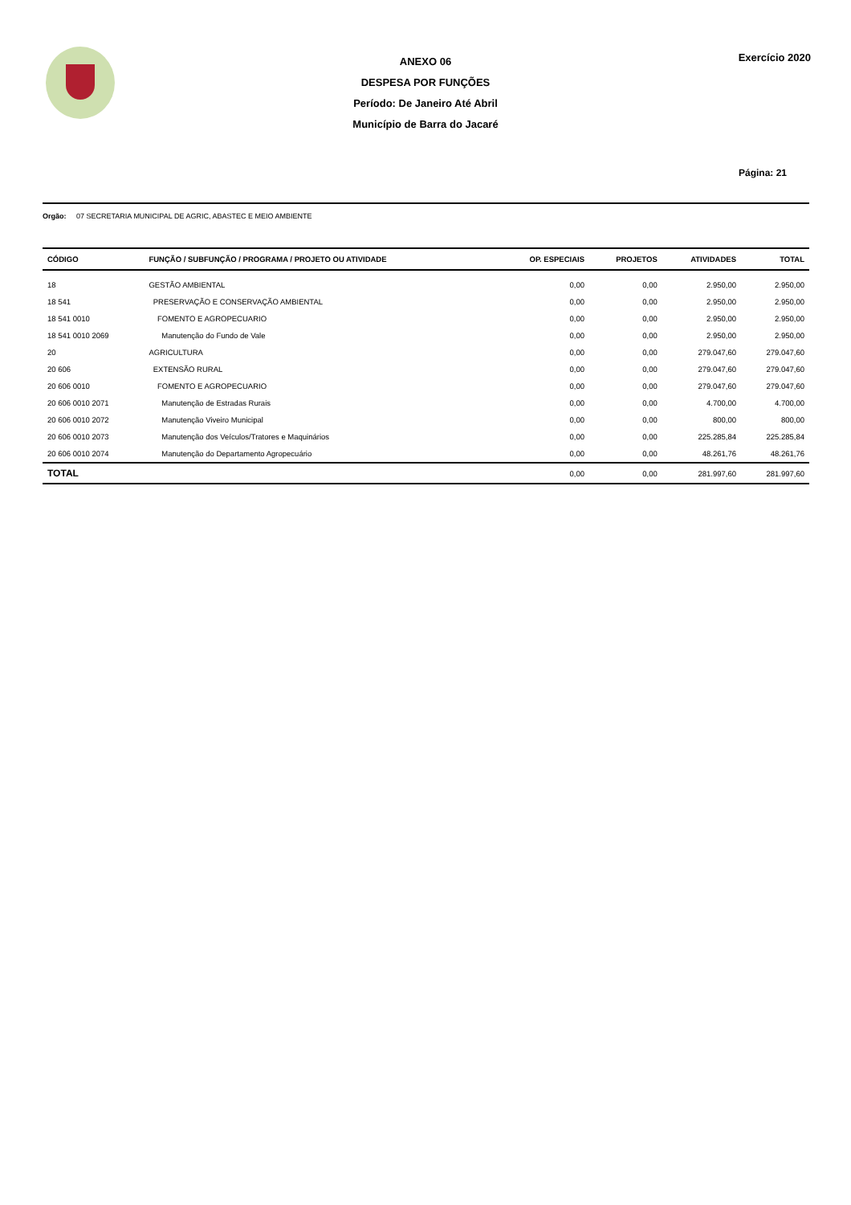Exercício 2020
ANEXO 06
DESPESA POR FUNÇÕES
Período: De Janeiro Até Abril
Município de Barra do Jacaré
Página: 21
Orgão: 07 SECRETARIA MUNICIPAL DE AGRIC, ABASTEC E MEIO AMBIENTE
| CÓDIGO | FUNÇÃO / SUBFUNÇÃO / PROGRAMA / PROJETO OU ATIVIDADE | OP. ESPECIAIS | PROJETOS | ATIVIDADES | TOTAL |
| --- | --- | --- | --- | --- | --- |
| 18 | GESTÃO AMBIENTAL | 0,00 | 0,00 | 2.950,00 | 2.950,00 |
| 18 541 | PRESERVAÇÃO E CONSERVAÇÃO AMBIENTAL | 0,00 | 0,00 | 2.950,00 | 2.950,00 |
| 18 541 0010 | FOMENTO E AGROPECUARIO | 0,00 | 0,00 | 2.950,00 | 2.950,00 |
| 18 541 0010 2069 | Manutenção do Fundo de Vale | 0,00 | 0,00 | 2.950,00 | 2.950,00 |
| 20 | AGRICULTURA | 0,00 | 0,00 | 279.047,60 | 279.047,60 |
| 20 606 | EXTENSÃO RURAL | 0,00 | 0,00 | 279.047,60 | 279.047,60 |
| 20 606 0010 | FOMENTO E AGROPECUARIO | 0,00 | 0,00 | 279.047,60 | 279.047,60 |
| 20 606 0010 2071 | Manutenção de Estradas Rurais | 0,00 | 0,00 | 4.700,00 | 4.700,00 |
| 20 606 0010 2072 | Manutenção Viveiro Municipal | 0,00 | 0,00 | 800,00 | 800,00 |
| 20 606 0010 2073 | Manutenção dos Veículos/Tratores e Maquinários | 0,00 | 0,00 | 225.285,84 | 225.285,84 |
| 20 606 0010 2074 | Manutenção do Departamento Agropecuário | 0,00 | 0,00 | 48.261,76 | 48.261,76 |
| TOTAL | | 0,00 | 0,00 | 281.997,60 | 281.997,60 |